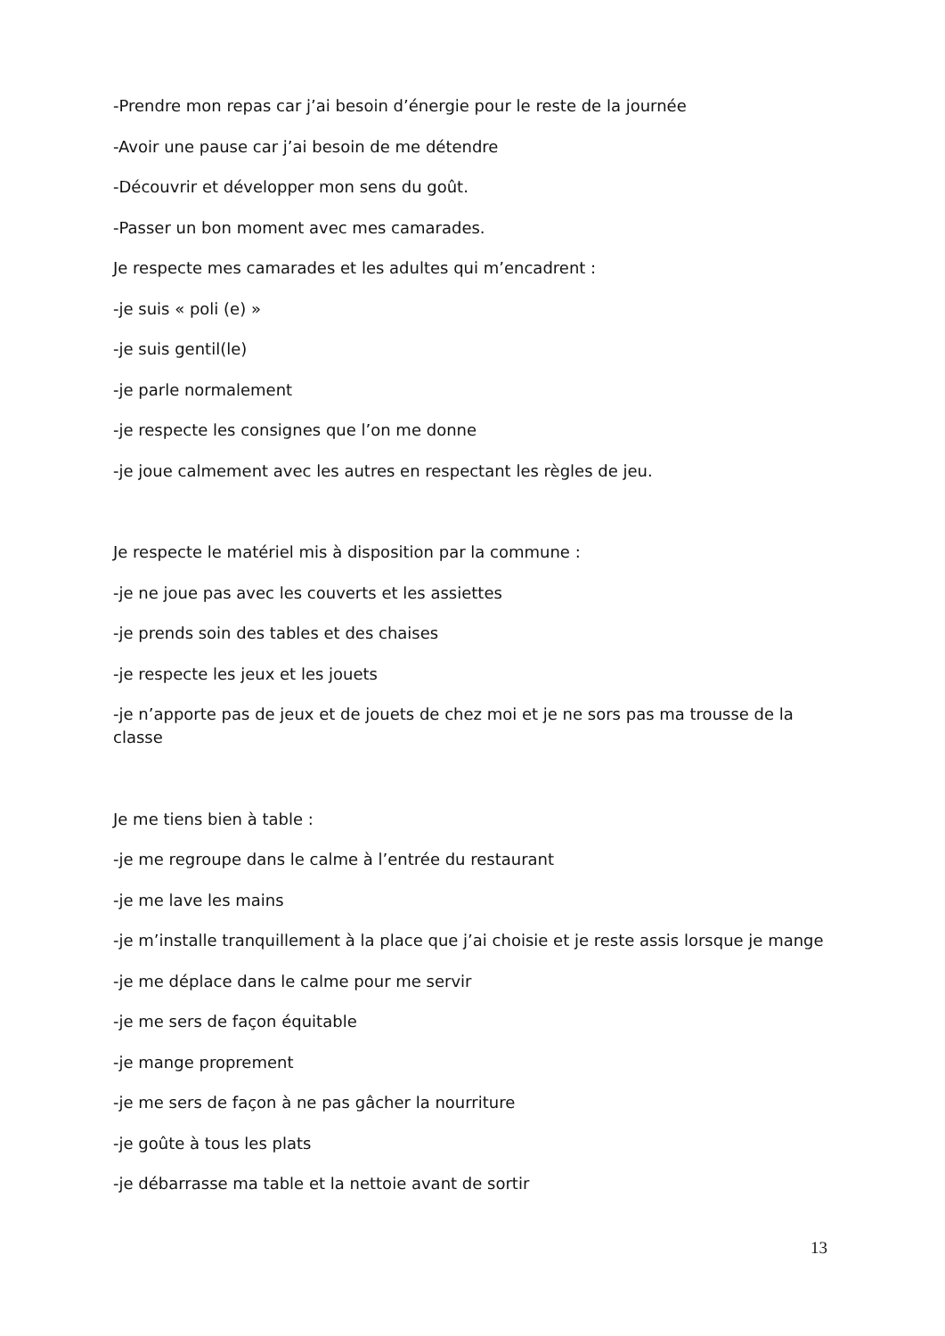-Prendre mon repas car j’ai besoin d’énergie pour le reste de la journée
-Avoir une pause car j’ai besoin de me détendre
-Découvrir et développer mon sens du goût.
-Passer un bon moment avec mes camarades.
Je respecte mes camarades et les adultes qui m’encadrent :
-je suis « poli (e) »
-je suis gentil(le)
-je parle normalement
-je respecte les consignes que l’on me donne
-je joue calmement avec les autres en respectant les règles de jeu.
Je respecte le matériel mis à disposition par la commune :
-je ne joue pas avec les couverts et les assiettes
-je prends soin des tables et des chaises
-je respecte les jeux et les jouets
-je n’apporte pas de jeux et de jouets de chez moi et je ne sors pas ma trousse de la classe
Je me tiens bien à table :
-je me regroupe dans le calme à l’entrée du restaurant
-je me lave les mains
-je m’installe tranquillement à la place que j’ai choisie et je reste assis lorsque je mange
-je me déplace dans le calme pour me servir
-je me sers de façon équitable
-je mange proprement
-je me sers de façon à ne pas gâcher la nourriture
-je goûte à tous les plats
-je débarrasse ma table et la nettoie avant de sortir
13